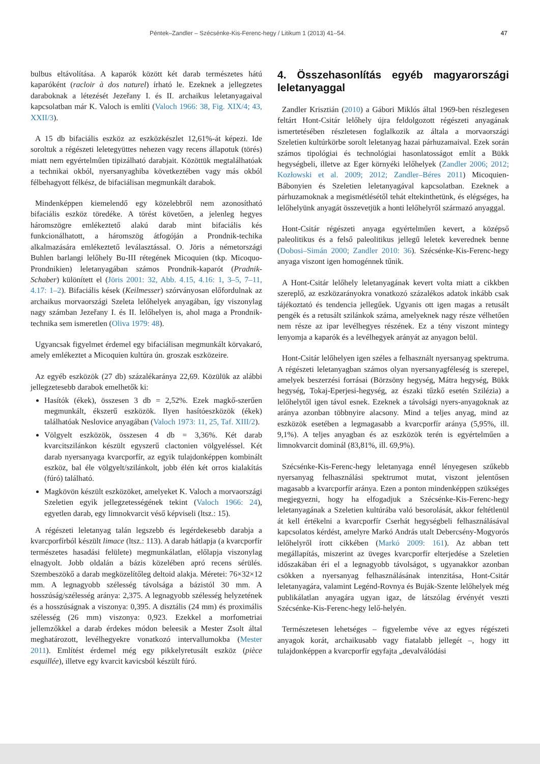Péntek–Zandler – Szécsénke-Kis-Ferenc-hegy / Litikum 1 (2013) 41–54. 47
bulbus eltávolítása. A kaparók között két darab természetes hátú kaparóként (racloir à dos naturel) írható le. Ezeknek a jellegzetes daraboknak a létezését Jezeřany I. és II. archaikus leletanyagaival kapcsolatban már K. Valoch is említi (Valoch 1966: 38, Fig. XIX/4; 43, XXII/3).
A 15 db bifaciális eszköz az eszközkészlet 12,61%-át képezi. Ide soroltuk a régészeti leletegyüttes nehezen vagy recens állapotuk (törés) miatt nem egyértelműen tipizálható darabjait. Közöttük megtalálhatóak a technikai okból, nyersanyaghiba következtében vagy más okból félbehagyott félkész, de bifaciálisan megmunkált darabok.
Mindenképpen kiemelendő egy közelebbről nem azonosítható bifaciális eszköz töredéke. A törést követően, a jelenleg hegyes háromszögre emlékeztető alakú darab mint bifaciális kés funkcionálhatott, a háromszög átfogóján a Prondnik-techika alkalmazására emlékeztető leválasztással. O. Jöris a németországi Buhlen barlangi lelőhely Bu-III rétegének Micoquien (tkp. Micoquo-Prondnikien) leletanyagában számos Prondnik-kaparót (Pradnik-Schaber) különített el (Jöris 2001: 32, Abb. 4.15, 4.16: 1, 3–5, 7–11, 4.17: 1–2). Bifaciális kések (Keilmesser) szórványosan előfordulnak az archaikus morvaországi Szeleta lelőhelyek anyagában, így viszonylag nagy számban Jezeřany I. és II. lelőhelyen is, ahol maga a Prondnik-technika sem ismeretlen (Oliva 1979: 48).
Ugyancsak figyelmet érdemel egy bifaciálisan megmunkált körvakaró, amely emlékeztet a Micoquien kultúra ún. groszak eszközeire.
Az egyéb eszközök (27 db) százalékaránya 22,69. Közülük az alábbi jellegzetesebb darabok emelhetők ki:
Hasítók (ékek), összesen 3 db = 2,52%. Ezek magkő-szerűen megmunkált, ékszerű eszközök. Ilyen hasítóeszközök (ékek) találhatóak Neslovice anyagában (Valoch 1973: 11, 25, Taf. XIII/2).
Völgyelt eszközök, összesen 4 db = 3,36%. Két darab kvarcitszilánkon készült egyszerű clactonien völgyeléssel. Két darab nyersanyaga kvarcporfír, az egyik tulajdonképpen kombinált eszköz, bal éle völgyelt/szilánkolt, jobb élén két orros kialakítás (fúró) található.
Magkövön készült eszközöket, amelyeket K. Valoch a morvaországi Szeletien egyik jellegzetességének tekint (Valoch 1966: 24), egyetlen darab, egy limnokvarcit véső képviseli (ltsz.: 15).
A régészeti leletanyag talán legszebb és legérdekesebb darabja a kvarcporfírból készült limace (ltsz.: 113). A darab hátlapja (a kvarcporfír természetes hasadási felülete) megmunkálatlan, előlapja viszonylag elnagyolt. Jobb oldalán a bázis közelében apró recens sérülés. Szembeszökő a darab megközelítőleg deltoid alakja. Méretei: 76×32×12 mm. A legnagyobb szélesség távolsága a bázistól 30 mm. A hosszúság/szélesség aránya: 2,375. A legnagyobb szélesség helyzetének és a hosszúságnak a viszonya: 0,395. A disztális (24 mm) és proximális szélesség (26 mm) viszonya: 0,923. Ezekkel a morfometriai jellemzőkkel a darab érdekes módon beleesik a Mester Zsolt által meghatározott, levélhegyekre vonatkozó intervallumokba (Mester 2011). Említést érdemel még egy pikkelyretusált eszköz (pièce esquillée), illetve egy kvarcit kavicsból készült fúró.
4. Összehasonlítás egyéb magyarországi leletanyaggal
Zandler Krisztián (2010) a Gábori Miklós által 1969-ben részlegesen feltárt Hont-Csitár lelőhely újra feldolgozott régészeti anyagának ismertetésében részletesen foglalkozik az általa a morvaországi Szeletien kultúrkörbe sorolt leletanyag hazai párhuzamaival. Ezek során számos tipológiai és technológiai hasonlatosságot említ a Bükk hegységbeli, illetve az Eger környéki lelőhelyek (Zandler 2006; 2012; Kozłowski et al. 2009; 2012; Zandler–Béres 2011) Micoquien-Bábonyien és Szeletien leletanyagával kapcsolatban. Ezeknek a párhuzamoknak a megismétlésétől tehát eltekinthetünk, és elégséges, ha lelőhelyünk anyagát összevetjük a honti lelőhelyről származó anyaggal.
Hont-Csitár régészeti anyaga egyértelműen kevert, a középső paleolitikus és a felső paleolitikus jellegű leletek keverednek benne (Dobosi–Simán 2000; Zandler 2010: 36). Szécsénke-Kis-Ferenc-hegy anyaga viszont igen homogénnek tűnik.
A Hont-Csitár lelőhely leletanyagának kevert volta miatt a cikkben szereplő, az eszközarányokra vonatkozó százalékos adatok inkább csak tájékoztató és tendencia jellegűek. Ugyanis ott igen magas a retusált pengék és a retusált szilánkok száma, amelyeknek nagy része vélhetően nem része az ipar levélhegyes részének. Ez a tény viszont mintegy lenyomja a kaparók és a levélhegyek arányát az anyagon belül.
Hont-Csitár lelőhelyen igen széles a felhasznált nyersanyag spektruma. A régészeti leletanyagban számos olyan nyersanyagféleség is szerepel, amelyek beszerzési forrásai (Börzsöny hegység, Mátra hegység, Bükk hegység, Tokaj-Eperjesi-hegység, az északi tűzkő esetén Szilézia) a lelőhelytől igen távol esnek. Ezeknek a távolsági nyers-anyagoknak az aránya azonban többnyire alacsony. Mind a teljes anyag, mind az eszközök esetében a legmagasabb a kvarcporfír aránya (5,95%, ill. 9,1%). A teljes anyagban és az eszközök terén is egyértelműen a limnokvarcit dominál (83,81%, ill. 69,9%).
Szécsénke-Kis-Ferenc-hegy leletanyaga ennél lényegesen szűkebb nyersanyag felhasználási spektrumot mutat, viszont jelentősen magasabb a kvarcporfír aránya. Ezen a ponton mindenképpen szükséges megjegyezni, hogy ha elfogadjuk a Szécsénke-Kis-Ferenc-hegy leletanyagának a Szeletien kultúrába való besorolását, akkor feltétlenül át kell értékelni a kvarcporfír Cserhát hegységbeli felhasználásával kapcsolatos kérdést, amelyre Markó András utalt Debercsény-Mogyorós lelőhelyről írott cikkében (Markó 2009: 161). Az abban tett megállapítás, miszerint az üveges kvarcporfír elterjedése a Szeletien időszakában éri el a legnagyobb távolságot, s ugyanakkor azonban csökken a nyersanyag felhasználásának intenzitása, Hont-Csitár leletanyagára, valamint Legénd-Rovnya és Buják-Szente lelőhelyek még publikálatlan anyagára ugyan igaz, de látszólag érvényét veszti Szécsénke-Kis-Ferenc-hegy lelő-helyén.
Természetesen lehetséges – figyelembe véve az egyes régészeti anyagok korát, archaikusabb vagy fiatalabb jellegét –, hogy itt tulajdonképpen a kvarcporfír egyfajta „devalválódási